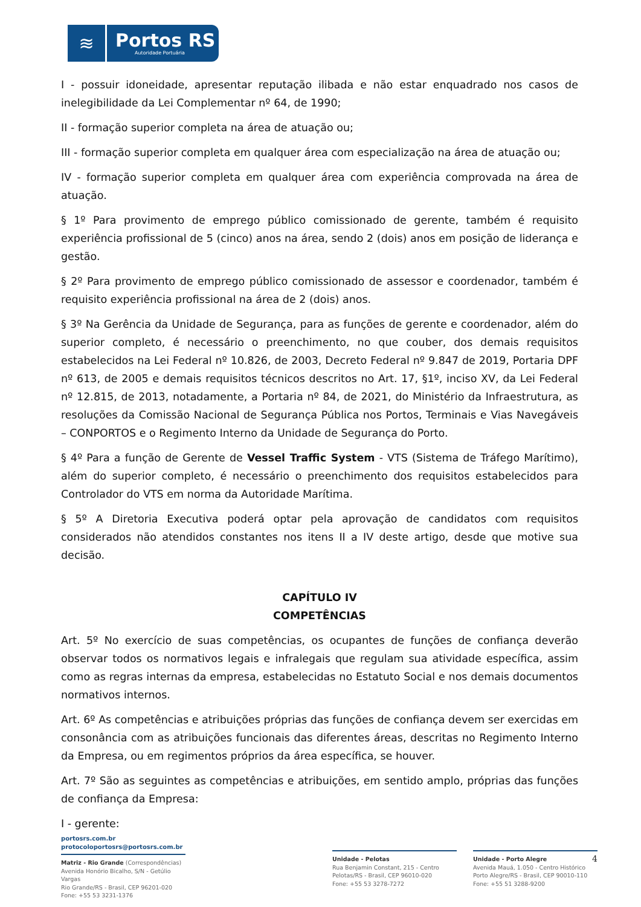≋
Portos RS
Autoridade Portuária
I - possuir idoneidade, apresentar reputação ilibada e não estar enquadrado nos casos de inelegibilidade da Lei Complementar nº 64, de 1990;
II - formação superior completa na área de atuação ou;
III - formação superior completa em qualquer área com especialização na área de atuação ou;
IV - formação superior completa em qualquer área com experiência comprovada na área de atuação.
§ 1º Para provimento de emprego público comissionado de gerente, também é requisito experiência profissional de 5 (cinco) anos na área, sendo 2 (dois) anos em posição de liderança e gestão.
§ 2º Para provimento de emprego público comissionado de assessor e coordenador, também é requisito experiência profissional na área de 2 (dois) anos.
§ 3º Na Gerência da Unidade de Segurança, para as funções de gerente e coordenador, além do superior completo, é necessário o preenchimento, no que couber, dos demais requisitos estabelecidos na Lei Federal nº 10.826, de 2003, Decreto Federal nº 9.847 de 2019, Portaria DPF nº 613, de 2005 e demais requisitos técnicos descritos no Art. 17, §1º, inciso XV, da Lei Federal nº 12.815, de 2013, notadamente, a Portaria nº 84, de 2021, do Ministério da Infraestrutura, as resoluções da Comissão Nacional de Segurança Pública nos Portos, Terminais e Vias Navegáveis – CONPORTOS e o Regimento Interno da Unidade de Segurança do Porto.
§ 4º Para a função de Gerente de Vessel Traffic System - VTS (Sistema de Tráfego Marítimo), além do superior completo, é necessário o preenchimento dos requisitos estabelecidos para Controlador do VTS em norma da Autoridade Marítima.
§ 5º A Diretoria Executiva poderá optar pela aprovação de candidatos com requisitos considerados não atendidos constantes nos itens II a IV deste artigo, desde que motive sua decisão.
CAPÍTULO IV
COMPETÊNCIAS
Art. 5º No exercício de suas competências, os ocupantes de funções de confiança deverão observar todos os normativos legais e infralegais que regulam sua atividade específica, assim como as regras internas da empresa, estabelecidas no Estatuto Social e nos demais documentos normativos internos.
Art. 6º As competências e atribuições próprias das funções de confiança devem ser exercidas em consonância com as atribuições funcionais das diferentes áreas, descritas no Regimento Interno da Empresa, ou em regimentos próprios da área específica, se houver.
Art. 7º São as seguintes as competências e atribuições, em sentido amplo, próprias das funções de confiança da Empresa:
I - gerente:
portosrs.com.br
protocoloportosrs@portosrs.com.br
Matriz - Rio Grande (Correspondências)
Avenida Honório Bicalho, S/N - Getúlio Vargas
Rio Grande/RS - Brasil, CEP 96201-020
Fone: +55 53 3231-1376
Unidade - Pelotas
Rua Benjamin Constant, 215 - Centro
Pelotas/RS - Brasil, CEP 96010-020
Fone: +55 53 3278-7272
4 Unidade - Porto Alegre
Avenida Mauá, 1.050 - Centro Histórico
Porto Alegre/RS - Brasil, CEP 90010-110
Fone: +55 51 3288-9200